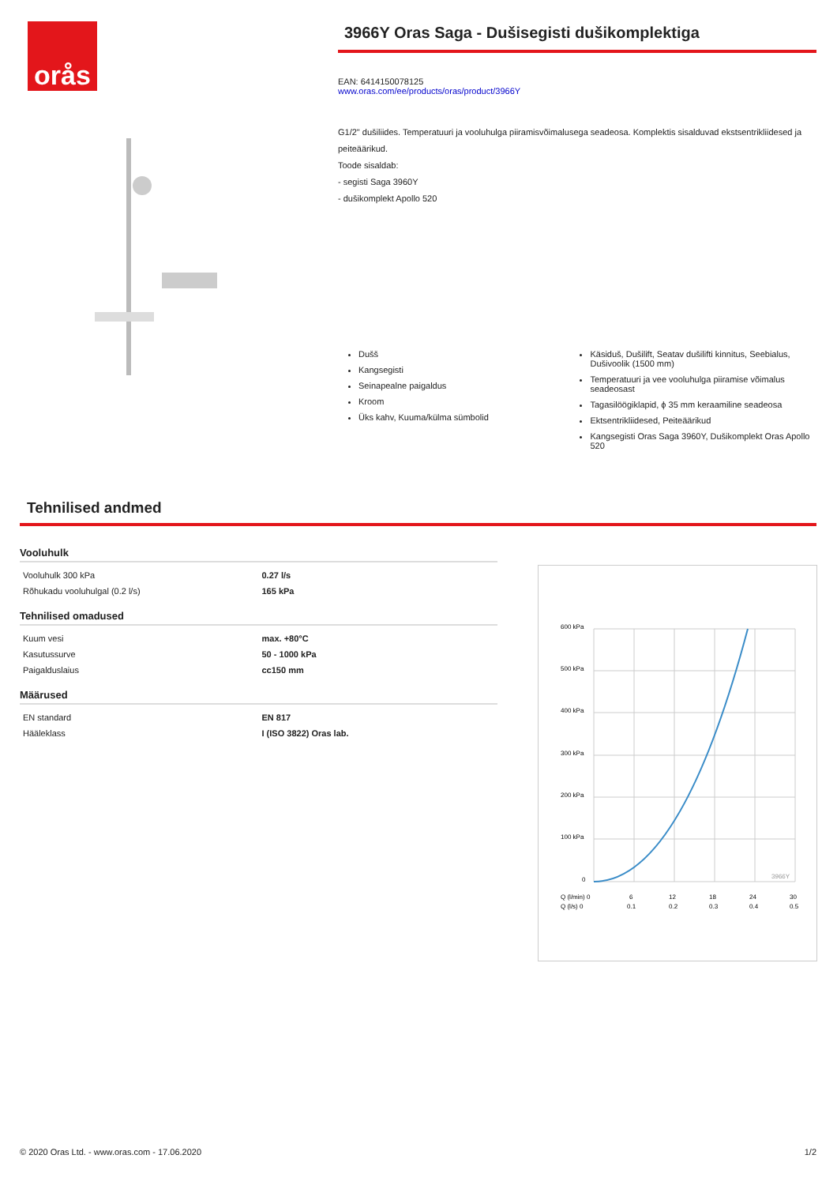orås
3966Y Oras Saga - Dušisegisti dušikomplektiga
EAN: 6414150078125
www.oras.com/ee/products/oras/product/3966Y
G1/2" dušiliides. Temperatuuri ja vooluhulga piiramisvõimalusega seadeosa. Komplektis sisalduvad ekstsentrikliidesed ja peiteäärikud.
Toode sisaldab:
- segisti Saga 3960Y
- dušikomplekt Apollo 520
Dušš
Kangsegisti
Seinapealne paigaldus
Kroom
Üks kahv, Kuuma/külma sümbolid
Käsiduš, Dušilift, Seatav dušilifti kinnitus, Seebialus, Dušivoolik (1500 mm)
Temperatuuri ja vee vooluhulga piiramise võimalus seadeosast
Tagasilöögiklapid, ϕ 35 mm keraamiline seadeosa
Ektsentrikliidesed, Peiteäärikud
Kangsegisti Oras Saga 3960Y, Dušikomplekt Oras Apollo 520
Tehnilised andmed
Vooluhulk
| Vooluhulk 300 kPa | 0.27 l/s |
| Rõhukadu vooluhulgal (0.2 l/s) | 165 kPa |
Tehnilised omadused
| Kuum vesi | max. +80°C |
| Kasutussurve | 50 - 1000 kPa |
| Paigalduslaius | cc150 mm |
Määrused
| EN standard | EN 817 |
| Hääleklass | I (ISO 3822) Oras lab. |
600 kPa
500 kPa
400 kPa
300 kPa
200 kPa
100 kPa
0
Q (l/min) 0
6
12
18
24
30
Q (l/s) 0
0.1
0.2
0.3
0.4
0.5
3966Y
© 2020 Oras Ltd. - www.oras.com - 17.06.2020 1/2